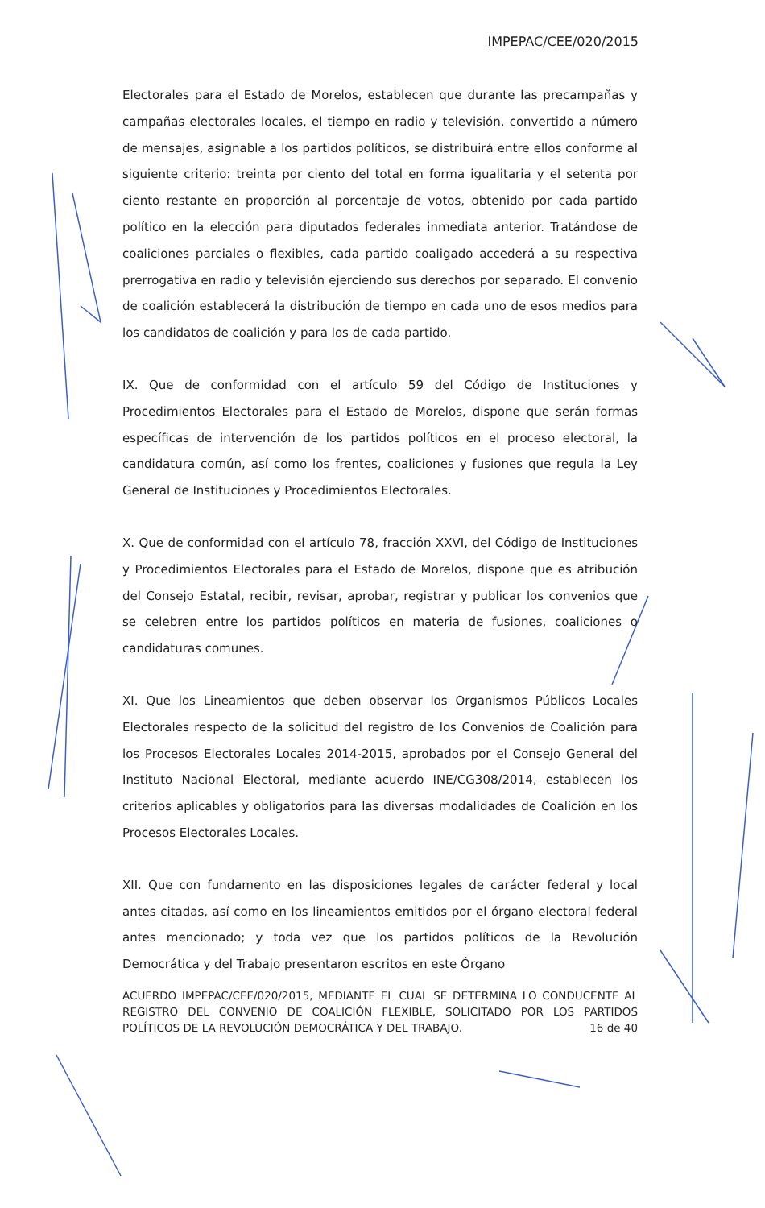IMPEPAC/CEE/020/2015
Electorales para el Estado de Morelos, establecen que durante las precampañas y campañas electorales locales, el tiempo en radio y televisión, convertido a número de mensajes, asignable a los partidos políticos, se distribuirá entre ellos conforme al siguiente criterio: treinta por ciento del total en forma igualitaria y el setenta por ciento restante en proporción al porcentaje de votos, obtenido por cada partido político en la elección para diputados federales inmediata anterior. Tratándose de coaliciones parciales o flexibles, cada partido coaligado accederá a su respectiva prerrogativa en radio y televisión ejerciendo sus derechos por separado. El convenio de coalición establecerá la distribución de tiempo en cada uno de esos medios para los candidatos de coalición y para los de cada partido.
IX. Que de conformidad con el artículo 59 del Código de Instituciones y Procedimientos Electorales para el Estado de Morelos, dispone que serán formas específicas de intervención de los partidos políticos en el proceso electoral, la candidatura común, así como los frentes, coaliciones y fusiones que regula la Ley General de Instituciones y Procedimientos Electorales.
X. Que de conformidad con el artículo 78, fracción XXVI, del Código de Instituciones y Procedimientos Electorales para el Estado de Morelos, dispone que es atribución del Consejo Estatal, recibir, revisar, aprobar, registrar y publicar los convenios que se celebren entre los partidos políticos en materia de fusiones, coaliciones o candidaturas comunes.
XI. Que los Lineamientos que deben observar los Organismos Públicos Locales Electorales respecto de la solicitud del registro de los Convenios de Coalición para los Procesos Electorales Locales 2014-2015, aprobados por el Consejo General del Instituto Nacional Electoral, mediante acuerdo INE/CG308/2014, establecen los criterios aplicables y obligatorios para las diversas modalidades de Coalición en los Procesos Electorales Locales.
XII. Que con fundamento en las disposiciones legales de carácter federal y local antes citadas, así como en los lineamientos emitidos por el órgano electoral federal antes mencionado; y toda vez que los partidos políticos de la Revolución Democrática y del Trabajo presentaron escritos en este Órgano
ACUERDO IMPEPAC/CEE/020/2015, MEDIANTE EL CUAL SE DETERMINA LO CONDUCENTE AL REGISTRO DEL CONVENIO DE COALICIÓN FLEXIBLE, SOLICITADO POR LOS PARTIDOS POLÍTICOS DE LA REVOLUCIÓN DEMOCRÁTICA Y DEL TRABAJO. 16 de 40